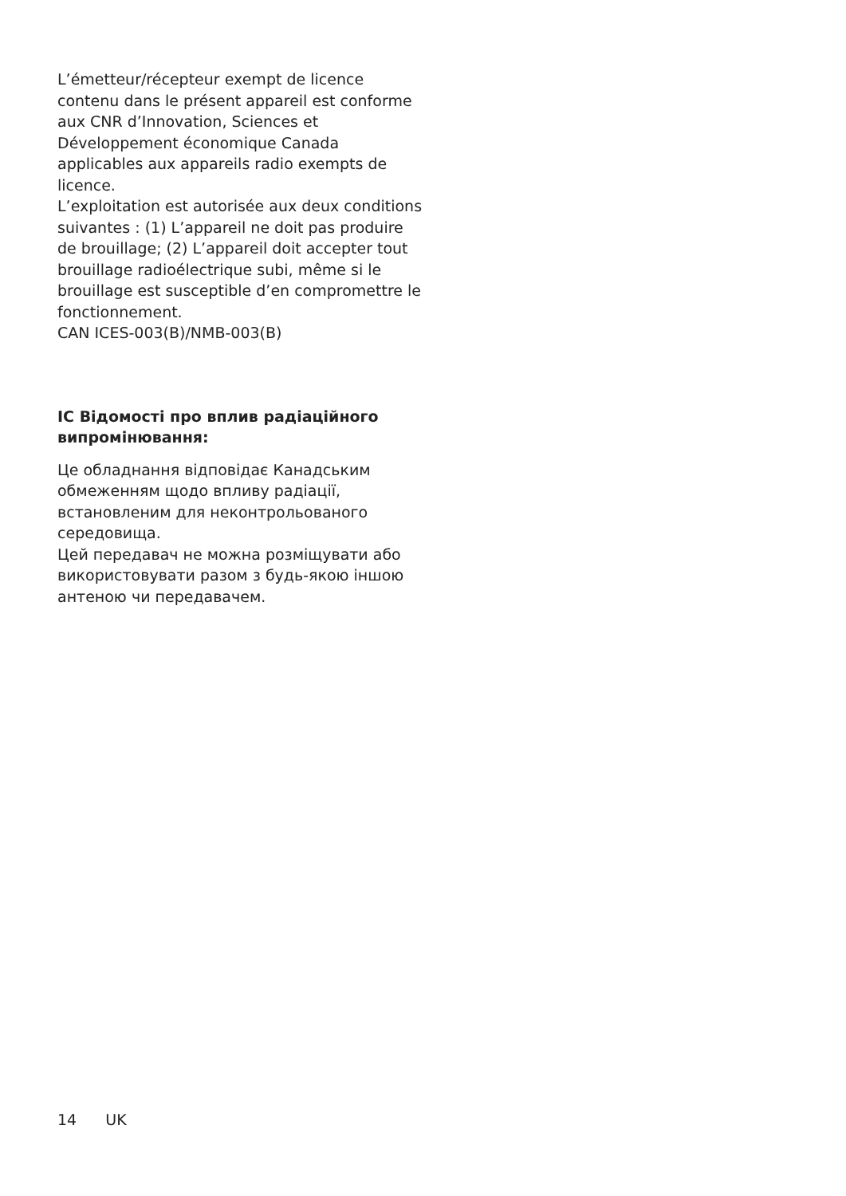L’émetteur/récepteur exempt de licence contenu dans le présent appareil est conforme aux CNR d’Innovation, Sciences et Développement économique Canada applicables aux appareils radio exempts de licence.
L’exploitation est autorisée aux deux conditions suivantes : (1) L’appareil ne doit pas produire de brouillage; (2) L’appareil doit accepter tout brouillage radioélectrique subi, même si le brouillage est susceptible d’en compromettre le fonctionnement.
CAN ICES-003(B)/NMB-003(B)
IC Відомості про вплив радіаційного випромінювання:
Це обладнання відповідає Канадським обмеженням щодо впливу радіації, встановленим для неконтрольованого середовища.
Цей передавач не можна розміщувати або використовувати разом з будь-якою іншою антеною чи передавачем.
14 UK